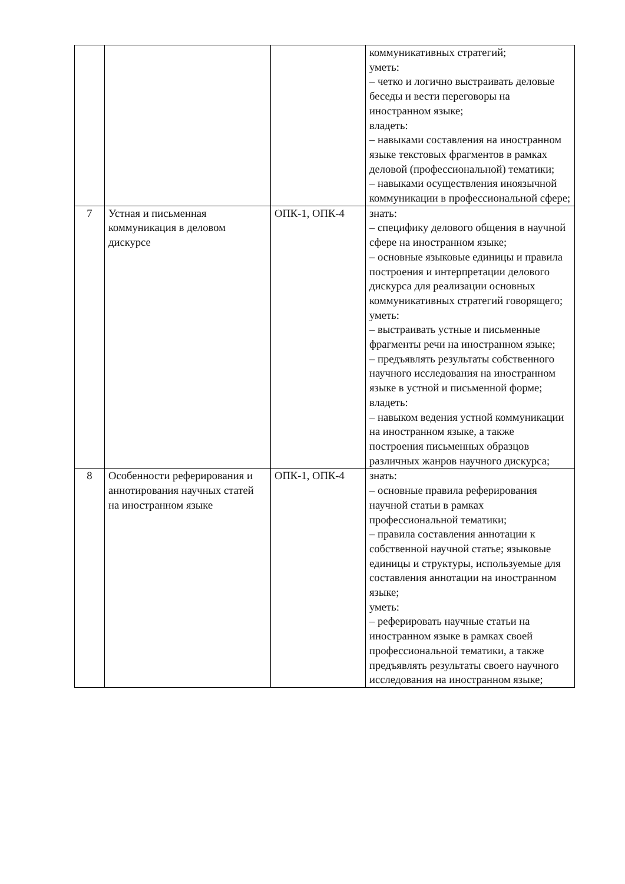| | | | коммуникативных стратегий; уметь: – четко и логично выстраивать деловые беседы и вести переговоры на иностранном языке; владеть: – навыками составления на иностранном языке текстовых фрагментов в рамках деловой (профессиональной) тематики; – навыками осуществления иноязычной коммуникации в профессиональной сфере; |
| 7 | Устная и письменная коммуникация в деловом дискурсе | ОПК-1, ОПК-4 | знать: – специфику делового общения в научной сфере на иностранном языке; – основные языковые единицы и правила построения и интерпретации делового дискурса для реализации основных коммуникативных стратегий говорящего; уметь: – выстраивать устные и письменные фрагменты речи на иностранном языке; – предъявлять результаты собственного научного исследования на иностранном языке в устной и письменной форме; владеть: – навыком ведения устной коммуникации на иностранном языке, а также построения письменных образцов различных жанров научного дискурса; |
| 8 | Особенности реферирования и аннотирования научных статей на иностранном языке | ОПК-1, ОПК-4 | знать: – основные правила реферирования научной статьи в рамках профессиональной тематики; – правила составления аннотации к собственной научной статье; языковые единицы и структуры, используемые для составления аннотации на иностранном языке; уметь: – реферировать научные статьи на иностранном языке в рамках своей профессиональной тематики, а также предъявлять результаты своего научного исследования на иностранном языке; |